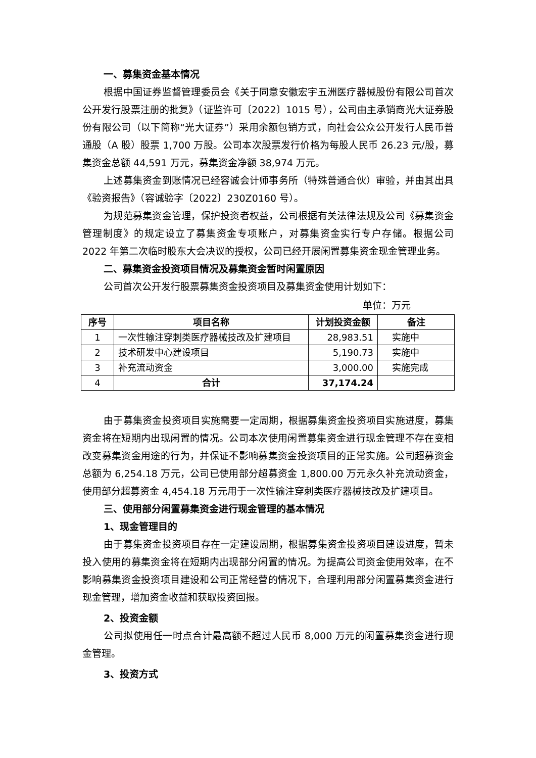一、募集资金基本情况
根据中国证券监督管理委员会《关于同意安徽宏宇五洲医疗器械股份有限公司首次公开发行股票注册的批复》（证监许可〔2022〕1015 号），公司由主承销商光大证券股份有限公司（以下简称“光大证券”）采用余额包销方式，向社会公众公开发行人民币普通股（A 股）股票 1,700 万股。公司本次股票发行价格为每股人民币 26.23 元/股，募集资金总额 44,591 万元，募集资金净额 38,974 万元。
上述募集资金到账情况已经容诚会计师事务所（特殊普通合伙）审验，并由其出具《验资报告》（容诚验字〔2022〕230Z0160 号）。
为规范募集资金管理，保护投资者权益，公司根据有关法律法规及公司《募集资金管理制度》的规定设立了募集资金专项账户，对募集资金实行专户存储。根据公司 2022 年第二次临时股东大会决议的授权，公司已经开展闲置募集资金现金管理业务。
二、募集资金投资项目情况及募集资金暂时闲置原因
公司首次公开发行股票募集资金投资项目及募集资金使用计划如下：
单位：万元
| 序号 | 项目名称 | 计划投资金额 | 备注 |
| --- | --- | --- | --- |
| 1 | 一次性输注穿刺类医疗器械技改及扩建项目 | 28,983.51 | 实施中 |
| 2 | 技术研发中心建设项目 | 5,190.73 | 实施中 |
| 3 | 补充流动资金 | 3,000.00 | 实施完成 |
| 4 | 合计 | 37,174.24 | |
由于募集资金投资项目实施需要一定周期，根据募集资金投资项目实施进度，募集资金将在短期内出现闲置的情况。公司本次使用闲置募集资金进行现金管理不存在变相改变募集资金用途的行为，并保证不影响募集资金投资项目的正常实施。公司超募资金总额为 6,254.18 万元，公司已使用部分超募资金 1,800.00 万元永久补充流动资金，使用部分超募资金 4,454.18 万元用于一次性输注穿刺类医疗器械技改及扩建项目。
三、使用部分闲置募集资金进行现金管理的基本情况
1、现金管理目的
由于募集资金投资项目存在一定建设周期，根据募集资金投资项目建设进度，暂未投入使用的募集资金将在短期内出现部分闲置的情况。为提高公司资金使用效率，在不影响募集资金投资项目建设和公司正常经营的情况下，合理利用部分闲置募集资金进行现金管理，增加资金收益和获取投资回报。
2、投资金额
公司拟使用任一时点合计最高额不超过人民币 8,000 万元的闲置募集资金进行现金管理。
3、投资方式